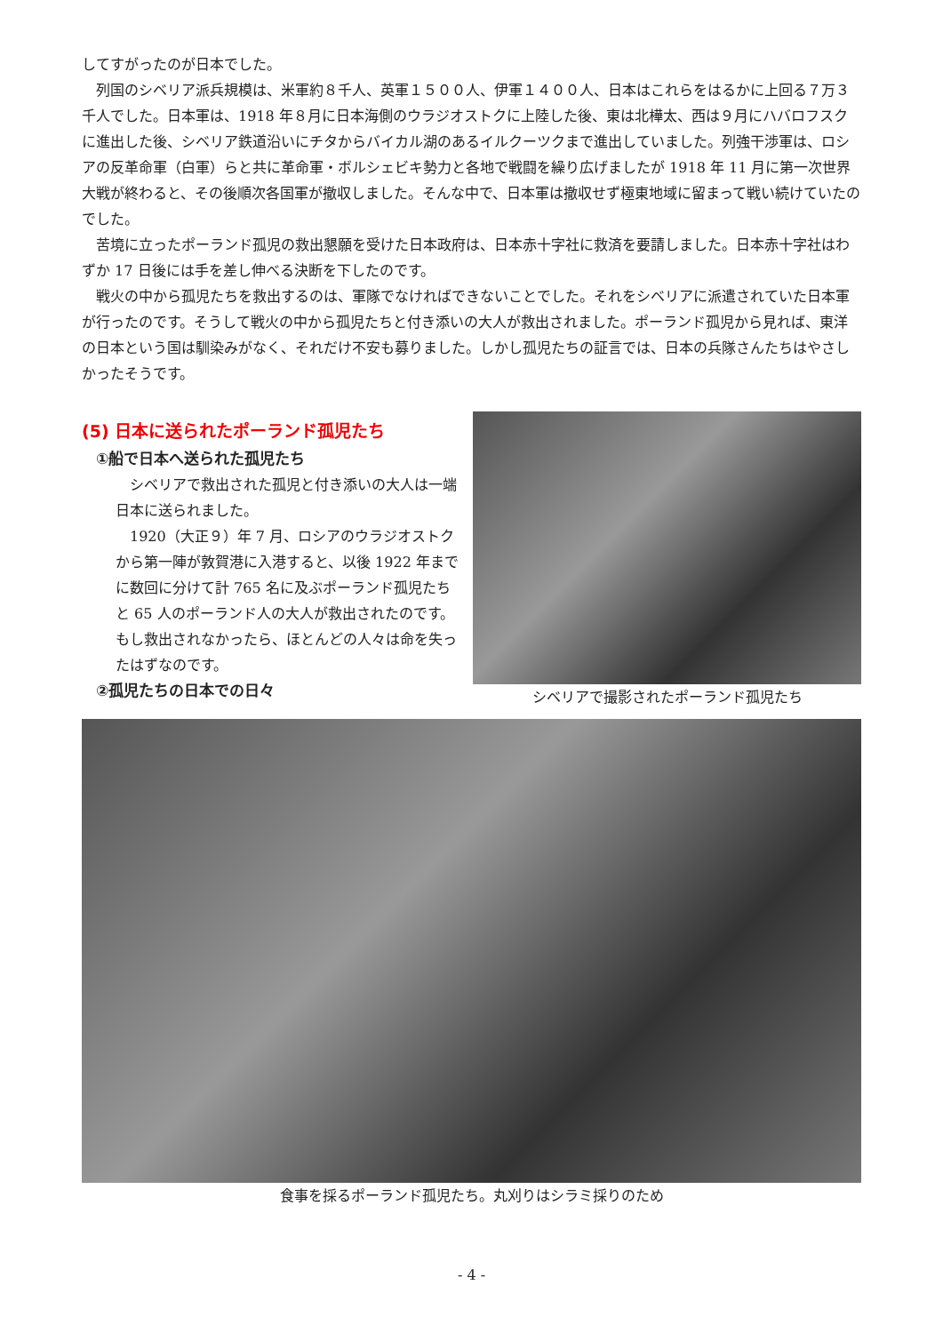してすがったのが日本でした。
　列国のシベリア派兵規模は、米軍約８千人、英軍１５００人、伊軍１４００人、日本はこれらをはるかに上回る７万３千人でした。日本軍は、1918 年８月に日本海側のウラジオストクに上陸した後、東は北樺太、西は９月にハバロフスクに進出した後、シベリア鉄道沿いにチタからバイカル湖のあるイルクーツクまで進出していました。列強干渉軍は、ロシアの反革命軍（白軍）らと共に革命軍・ボルシェビキ勢力と各地で戦闘を繰り広げましたが 1918 年 11 月に第一次世界大戦が終わると、その後順次各国軍が撤収しました。そんな中で、日本軍は撤収せず極東地域に留まって戦い続けていたのでした。
　苦境に立ったポーランド孤児の救出懇願を受けた日本政府は、日本赤十字社に救済を要請しました。日本赤十字社はわずか 17 日後には手を差し伸べる決断を下したのです。
　戦火の中から孤児たちを救出するのは、軍隊でなければできないことでした。それをシベリアに派遣されていた日本軍が行ったのです。そうして戦火の中から孤児たちと付き添いの大人が救出されました。ポーランド孤児から見れば、東洋の日本という国は馴染みがなく、それだけ不安も募りました。しかし孤児たちの証言では、日本の兵隊さんたちはやさしかったそうです。
(5) 日本に送られたポーランド孤児たち
①船で日本へ送られた孤児たち
　シベリアで救出された孤児と付き添いの大人は一端日本に送られました。
　1920（大正９）年 7 月、ロシアのウラジオストクから第一陣が敦賀港に入港すると、以後 1922 年までに数回に分けて計 765 名に及ぶポーランド孤児たちと 65 人のポーランド人の大人が救出されたのです。もし救出されなかったら、ほとんどの人々は命を失ったはずなのです。
②孤児たちの日本での日々
シベリアで撮影されたポーランド孤児たち
食事を採るポーランド孤児たち。丸刈りはシラミ採りのため
- 4 -